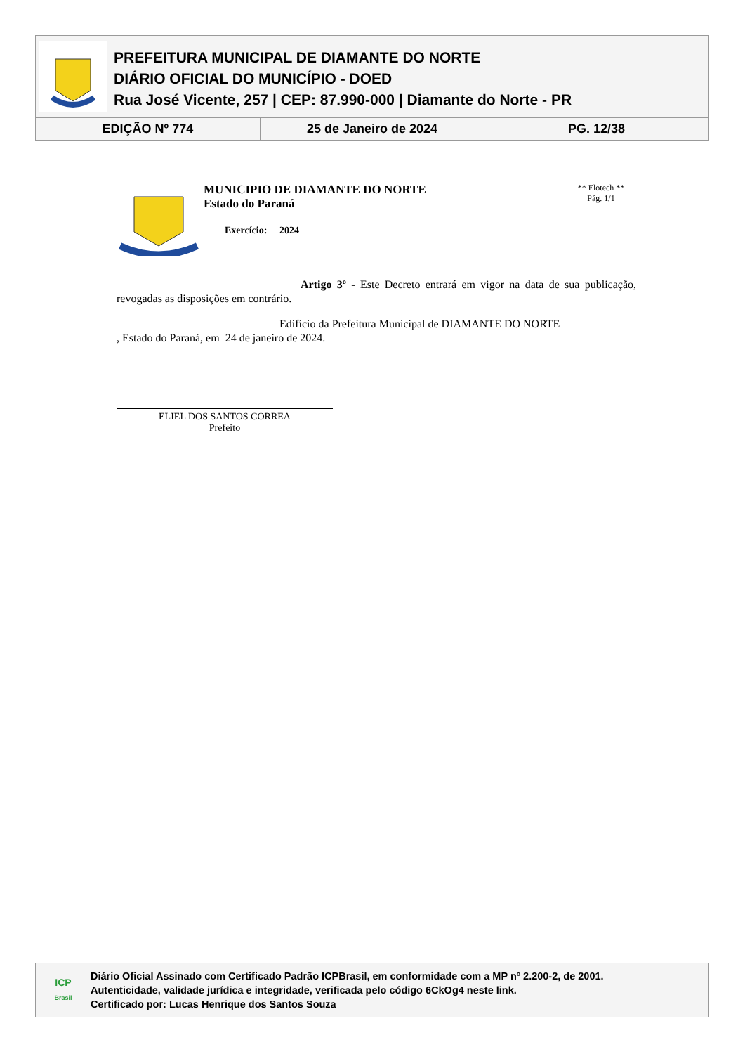PREFEITURA MUNICIPAL DE DIAMANTE DO NORTE
DIÁRIO OFICIAL DO MUNICÍPIO - DOED
Rua José Vicente, 257 | CEP: 87.990-000 | Diamante do Norte - PR
| EDIÇÃO Nº 774 | 25 de Janeiro de 2024 | PG. 12/38 |
MUNICIPIO DE DIAMANTE DO NORTE
Estado do Paraná
Exercício: 2024
** Elotech **
Pág. 1/1
Artigo 3º - Este Decreto entrará em vigor na data de sua publicação, revogadas as disposições em contrário.
Edifício da Prefeitura Municipal de DIAMANTE DO NORTE
, Estado do Paraná, em 24 de janeiro de 2024.
ELIEL DOS SANTOS CORREA
Prefeito
ICP
Brasil
Diário Oficial Assinado com Certificado Padrão ICPBrasil, em conformidade com a MP nº 2.200-2, de 2001.
Autenticidade, validade jurídica e integridade, verificada pelo código 6CkOg4 neste link.
Certificado por: Lucas Henrique dos Santos Souza